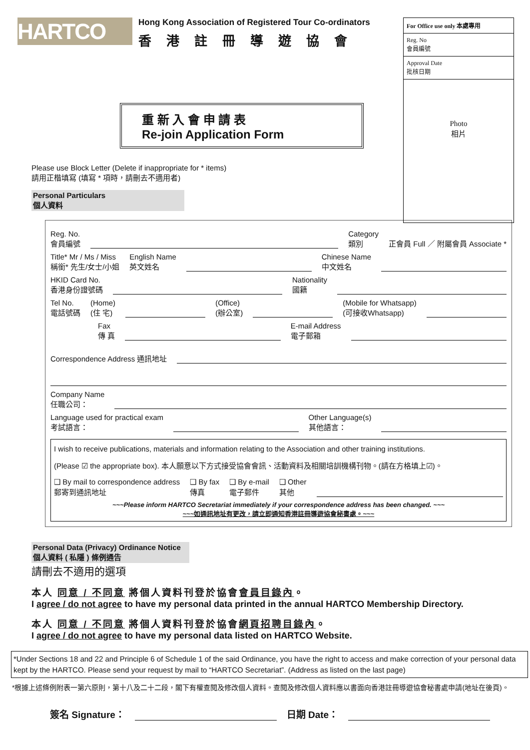HARTCO
Hong Kong Association of Registered Tour Co-ordinators
香港註冊導遊協會
For Office use only 本處專用
Reg. No
會員編號
Approval Date
批核日期
Photo
相片
重 新 入 會 申 請 表
Re-join Application Form
Please use Block Letter (Delete if inappropriate for * items)
請用正楷填寫 (填寫 * 項時，請刪去不適用者)
Personal Particulars
個人資料
Reg. No.
會員編號
Category
類別
正會員 Full ／ 附屬會員 Associate *
Title* Mr / Ms / Miss
稱銜* 先生/女士/小姐
English Name
英文姓名
Chinese Name
中文姓名
HKID Card No.
香港身份證號碼
Nationality
國籍
Tel No.
電話號碼
(Home)
(住 宅)
(Office)
(辦公室)
(Mobile for Whatsapp)
(可接收Whatsapp)
Fax
傳 真
E-mail Address
電子郵箱
Correspondence Address 通訊地址
Company Name
任職公司：
Language used for practical exam
考試語言：
Other Language(s)
其他語言：
I wish to receive publications, materials and information relating to the Association and other training institutions.
(Please ☑ the appropriate box). 本人願意以下方式接受協會會訊、活動資料及相關培訓機構刊物。(請在方格填上☑)。
❑ By mail to correspondence address
郵寄到通訊地址
❑ By fax
傳真
❑ By e-mail
電子郵件
❑ Other
其他
~~~Please inform HARTCO Secretariat immediately if your correspondence address has been changed. ~~~
~~~如通訊地址有更改，請立即通知香港註冊導遊協會秘書處。~~~
Personal Data (Privacy) Ordinance Notice
個人資料 ( 私隱 ) 條例通告
請刪去不適用的選項
本人 同意 / 不同意 將個人資料刊登於協會會員目錄內。
I agree / do not agree to have my personal data printed in the annual HARTCO Membership Directory.
本人 同意 / 不同意 將個人資料刊登於協會網頁招聘目錄內。
I agree / do not agree to have my personal data listed on HARTCO Website.
*Under Sections 18 and 22 and Principle 6 of Schedule 1 of the said Ordinance, you have the right to access and make correction of your personal data kept by the HARTCO. Please send your request by mail to “HARTCO Secretariat”. (Address as listed on the last page)
*根據上述條例附表一第六原則，第十八及二十二段，閣下有權查閱及修改個人資料。查閱及修改個人資料應以書面向香港註冊導遊協會秘書處申請(地址在後頁)。
簽名 Signature： 日期 Date：